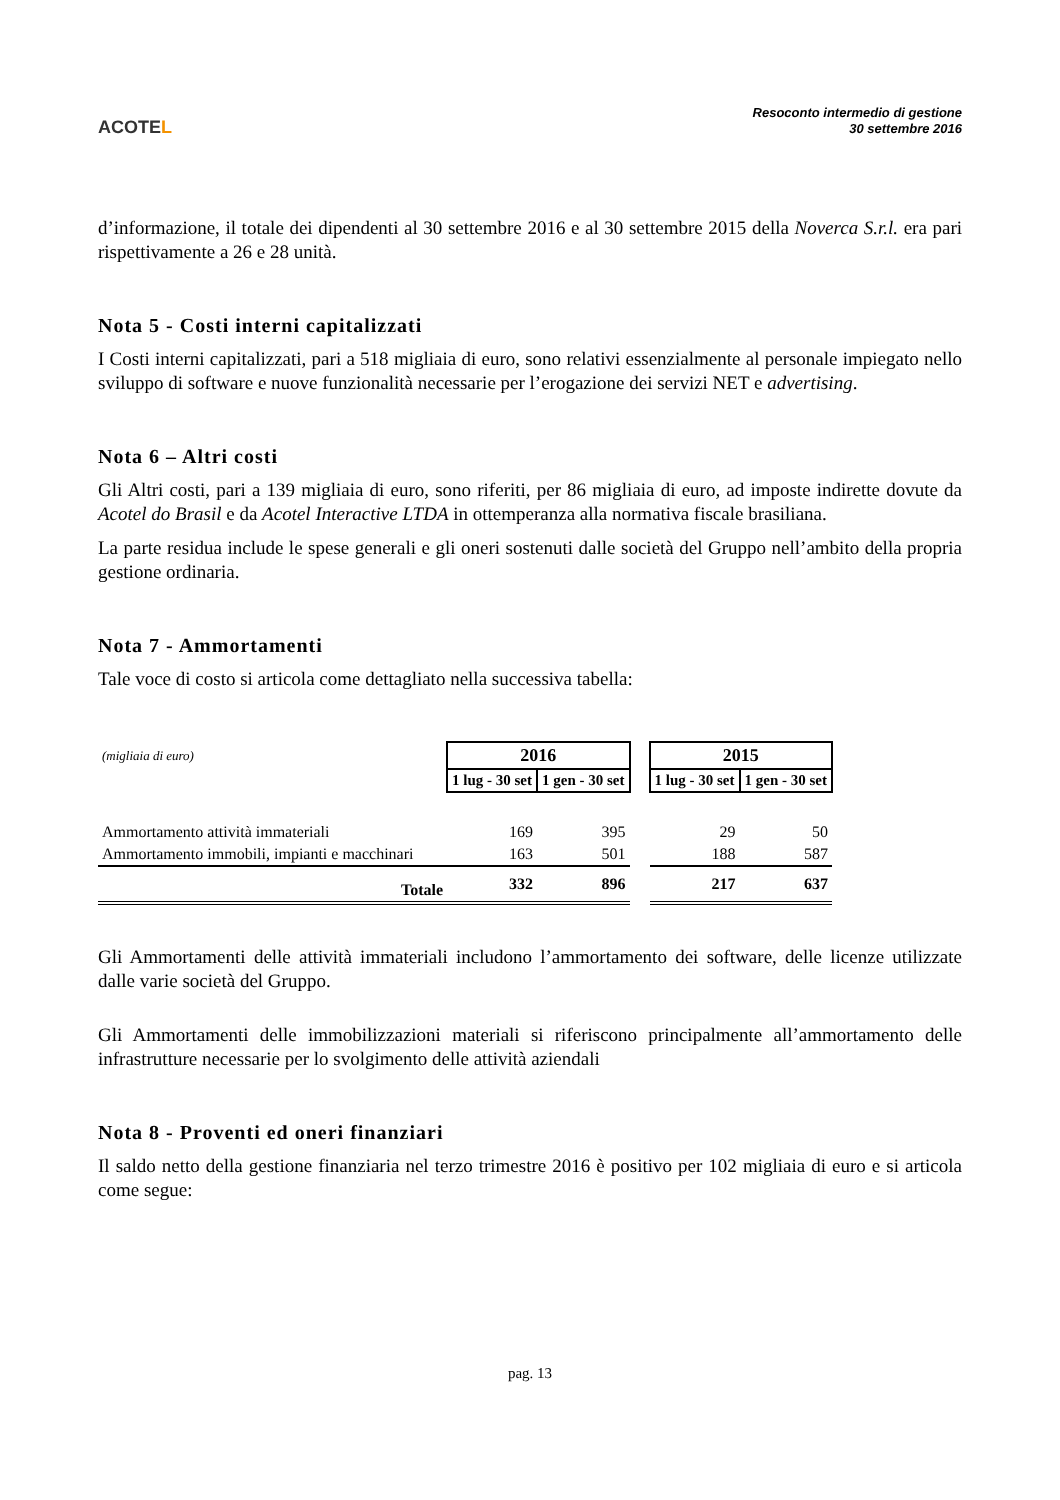ACOTEL
Resoconto intermedio di gestione
30 settembre 2016
d’informazione, il totale dei dipendenti al 30 settembre 2016 e al 30 settembre 2015 della Noverca S.r.l. era pari rispettivamente a 26 e 28 unità.
Nota 5 - Costi interni capitalizzati
I Costi interni capitalizzati, pari a 518 migliaia di euro, sono relativi essenzialmente al personale impiegato nello sviluppo di software e nuove funzionalità necessarie per l’erogazione dei servizi NET e advertising.
Nota 6 – Altri costi
Gli Altri costi, pari a 139 migliaia di euro, sono riferiti, per 86 migliaia di euro, ad imposte indirette dovute da Acotel do Brasil e da Acotel Interactive LTDA in ottemperanza alla normativa fiscale brasiliana.
La parte residua include le spese generali e gli oneri sostenuti dalle società del Gruppo nell’ambito della propria gestione ordinaria.
Nota 7 - Ammortamenti
Tale voce di costo si articola come dettagliato nella successiva tabella:
| (migliaia di euro) | 2016 | | | 2015 | |
| | 1 lug - 30 set | 1 gen - 30 set | | 1 lug - 30 set | 1 gen - 30 set |
| Ammortamento attività immateriali | 169 | 395 | | 29 | 50 |
| Ammortamento immobili, impianti e macchinari | 163 | 501 | | 188 | 587 |
| Totale | 332 | 896 | | 217 | 637 |
Gli Ammortamenti delle attività immateriali includono l’ammortamento dei software, delle licenze utilizzate dalle varie società del Gruppo.
Gli Ammortamenti delle immobilizzazioni materiali si riferiscono principalmente all’ammortamento delle infrastrutture necessarie per lo svolgimento delle attività aziendali
Nota 8 - Proventi ed oneri finanziari
Il saldo netto della gestione finanziaria nel terzo trimestre 2016 è positivo per 102 migliaia di euro e si articola come segue:
pag. 13